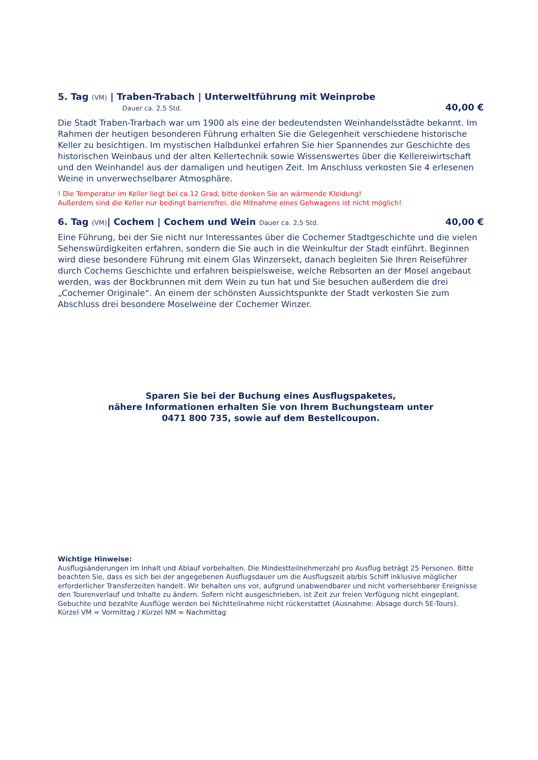5. Tag (VM) | Traben-Trabach | Unterweltführung mit Weinprobe
Dauer ca. 2,5 Std. 40,00 €
Die Stadt Traben-Trarbach war um 1900 als eine der bedeutendsten Weinhandelsstädte bekannt. Im Rahmen der heutigen besonderen Führung erhalten Sie die Gelegenheit verschiedene historische Keller zu besichtigen. Im mystischen Halbdunkel erfahren Sie hier Spannendes zur Geschichte des historischen Weinbaus und der alten Kellertechnik sowie Wissenswertes über die Kellereiwirtschaft und den Weinhandel aus der damaligen und heutigen Zeit. Im Anschluss verkosten Sie 4 erlesenen Weine in unverwechselbarer Atmosphäre.
! Die Temperatur im Keller liegt bei ca.12 Grad, bitte denken Sie an wärmende Kleidung!
Außerdem sind die Keller nur bedingt barrierefrei, die Mitnahme eines Gehwagens ist nicht möglich!
6. Tag (VM)| Cochem | Cochem und Wein Dauer ca. 2,5 Std.
40,00 €
Eine Führung, bei der Sie nicht nur Interessantes über die Cochemer Stadtgeschichte und die vielen Sehenswürdigkeiten erfahren, sondern die Sie auch in die Weinkultur der Stadt einführt. Beginnen wird diese besondere Führung mit einem Glas Winzersekt, danach begleiten Sie Ihren Reiseführer durch Cochems Geschichte und erfahren beispielsweise, welche Rebsorten an der Mosel angebaut werden, was der Bockbrunnen mit dem Wein zu tun hat und Sie besuchen außerdem die drei „Cochemer Originale“. An einem der schönsten Aussichtspunkte der Stadt verkosten Sie zum Abschluss drei besondere Moselweine der Cochemer Winzer.
Sparen Sie bei der Buchung eines Ausflugspaketes,
nähere Informationen erhalten Sie von Ihrem Buchungsteam unter
0471 800 735, sowie auf dem Bestellcoupon.
Wichtige Hinweise:
Ausflugsänderungen im Inhalt und Ablauf vorbehalten. Die Mindestteilnehmerzahl pro Ausflug beträgt 25 Personen. Bitte beachten Sie, dass es sich bei der angegebenen Ausflugsdauer um die Ausflugszeit ab/bis Schiff inklusive möglicher erforderlicher Transferzeiten handelt. Wir behalten uns vor, aufgrund unabwendbarer und nicht vorhersehbarer Ereignisse den Tourenverlauf und Inhalte zu ändern. Sofern nicht ausgeschrieben, ist Zeit zur freien Verfügung nicht eingeplant. Gebuchte und bezahlte Ausflüge werden bei Nichtteilnahme nicht rückerstattet (Ausnahme: Absage durch SE-Tours).
Kürzel VM = Vormittag / Kürzel NM = Nachmittag